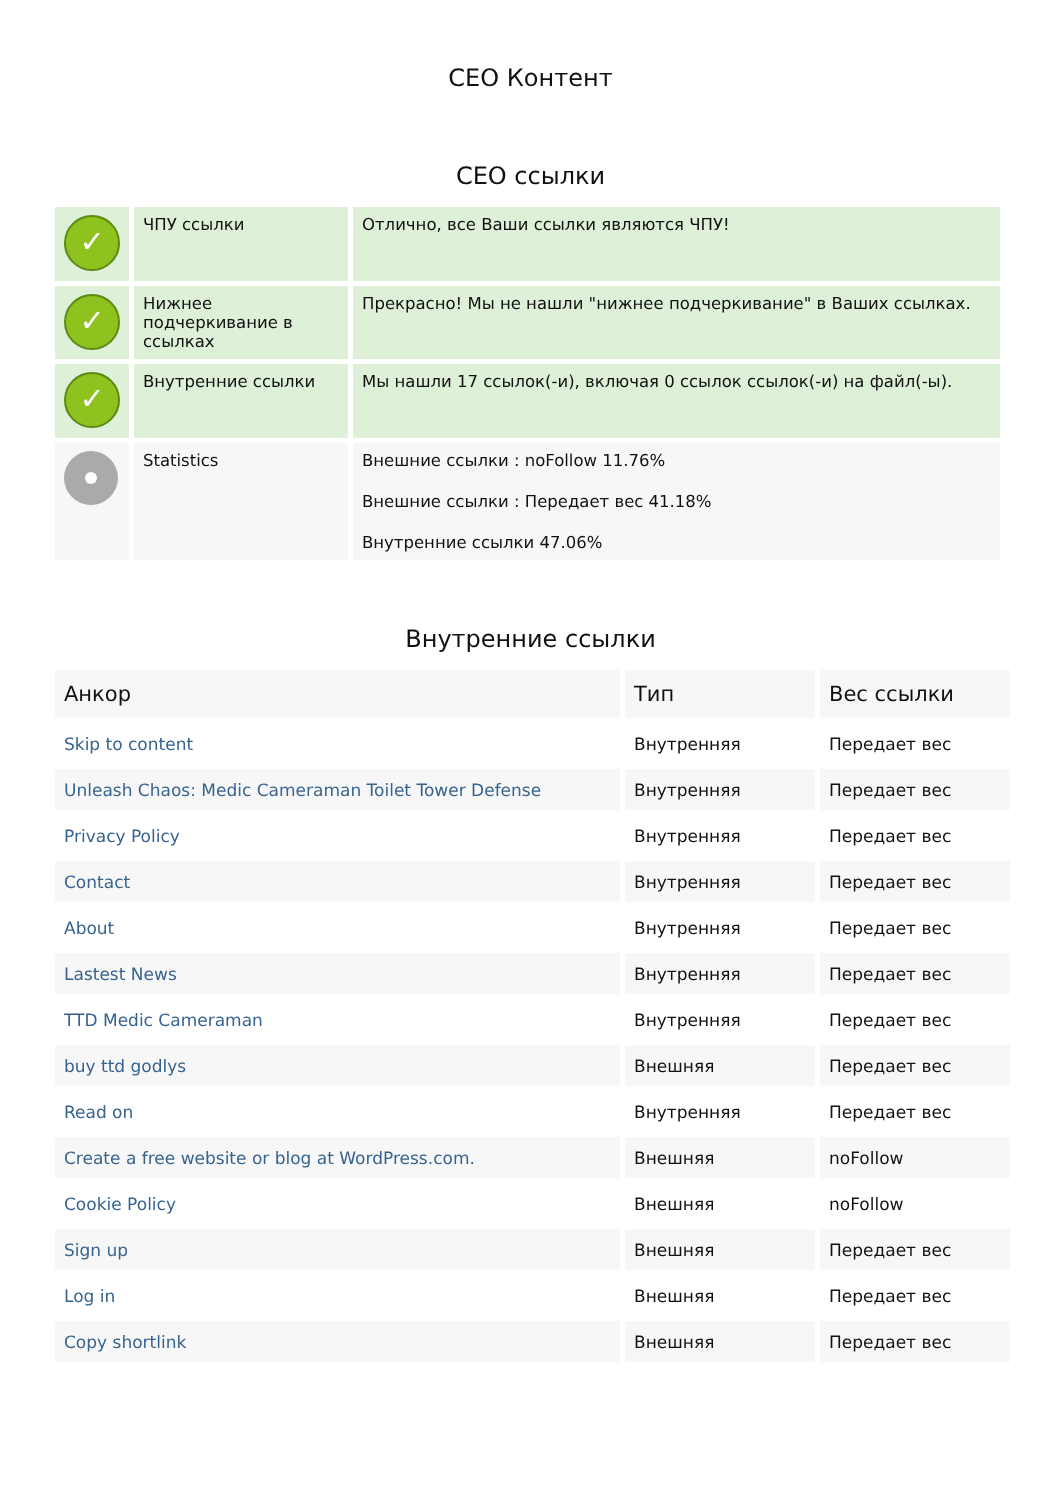СЕО Контент
СЕО ссылки
| ✓ | ЧПУ ссылки | Отлично, все Ваши ссылки являются ЧПУ! |
| ✓ | Нижнее подчеркивание в ссылках | Прекрасно! Мы не нашли "нижнее подчеркивание" в Ваших ссылках. |
| ✓ | Внутренние ссылки | Мы нашли 17 ссылок(-и), включая 0 ссылок ссылок(-и) на файл(-ы). |
| | Statistics | Внешние ссылки : noFollow 11.76% Внешние ссылки : Передает вес 41.18% Внутренние ссылки 47.06% |
Внутренние ссылки
| Анкор | Тип | Вес ссылки |
| --- | --- | --- |
| Skip to content | Внутренняя | Передает вес |
| Unleash Chaos: Medic Cameraman Toilet Tower Defense | Внутренняя | Передает вес |
| Privacy Policy | Внутренняя | Передает вес |
| Contact | Внутренняя | Передает вес |
| About | Внутренняя | Передает вес |
| Lastest News | Внутренняя | Передает вес |
| TTD Medic Cameraman | Внутренняя | Передает вес |
| buy ttd godlys | Внешняя | Передает вес |
| Read on | Внутренняя | Передает вес |
| Create a free website or blog at WordPress.com. | Внешняя | noFollow |
| Cookie Policy | Внешняя | noFollow |
| Sign up | Внешняя | Передает вес |
| Log in | Внешняя | Передает вес |
| Copy shortlink | Внешняя | Передает вес |